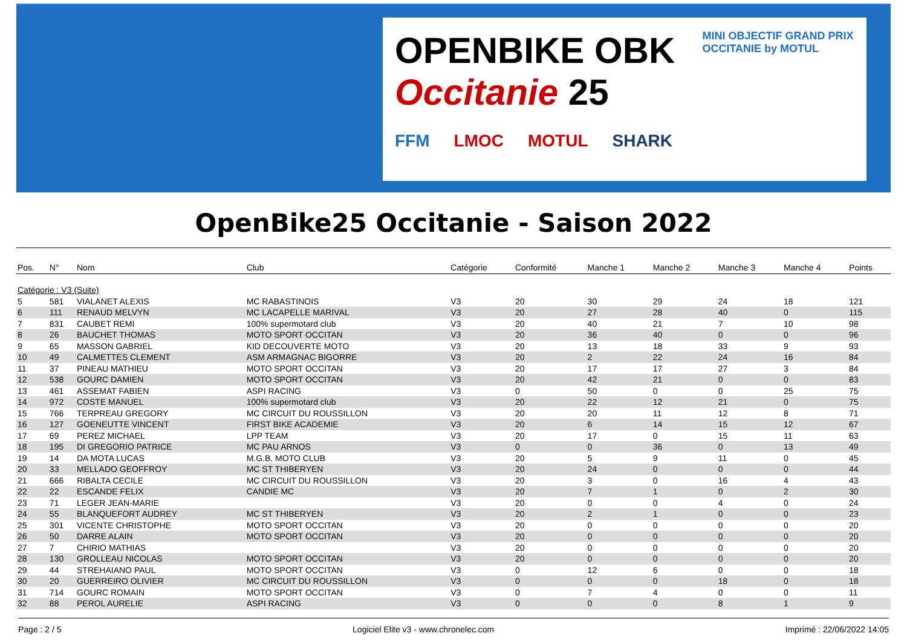OPENBIKE OBK Occitanie 25 MINI OBJECTIF GRAND PRIX OCCITANIE by MOTUL
FFM LMOC MOTUL SHARK
OpenBike25 Occitanie - Saison 2022
| Pos. | N° | Nom | Club | Catégorie | Conformité | Manche 1 | Manche 2 | Manche 3 | Manche 4 | Points |
| --- | --- | --- | --- | --- | --- | --- | --- | --- | --- | --- |
| Catégorie : V3 (Suite) | | | | | | | | | | |
| 5 | 581 | VIALANET ALEXIS | MC RABASTINOIS | V3 | 20 | 30 | 29 | 24 | 18 | 121 |
| 6 | 111 | RENAUD MELVYN | MC LACAPELLE MARIVAL | V3 | 20 | 27 | 28 | 40 | 0 | 115 |
| 7 | 831 | CAUBET REMI | 100% supermotard club | V3 | 20 | 40 | 21 | 7 | 10 | 98 |
| 8 | 26 | BAUCHET THOMAS | MOTO SPORT OCCITAN | V3 | 20 | 36 | 40 | 0 | 0 | 96 |
| 9 | 65 | MASSON GABRIEL | KID DECOUVERTE MOTO | V3 | 20 | 13 | 18 | 33 | 9 | 93 |
| 10 | 49 | CALMETTES CLEMENT | ASM ARMAGNAC BIGORRE | V3 | 20 | 2 | 22 | 24 | 16 | 84 |
| 11 | 37 | PINEAU MATHIEU | MOTO SPORT OCCITAN | V3 | 20 | 17 | 17 | 27 | 3 | 84 |
| 12 | 538 | GOURC DAMIEN | MOTO SPORT OCCITAN | V3 | 20 | 42 | 21 | 0 | 0 | 83 |
| 13 | 461 | ASSEMAT FABIEN | ASPI RACING | V3 | 0 | 50 | 0 | 0 | 25 | 75 |
| 14 | 972 | COSTE MANUEL | 100% supermotard club | V3 | 20 | 22 | 12 | 21 | 0 | 75 |
| 15 | 766 | TERPREAU GREGORY | MC CIRCUIT DU ROUSSILLON | V3 | 20 | 20 | 11 | 12 | 8 | 71 |
| 16 | 127 | GOENEUTTE VINCENT | FIRST BIKE ACADEMIE | V3 | 20 | 6 | 14 | 15 | 12 | 67 |
| 17 | 69 | PEREZ MICHAEL | LPP TEAM | V3 | 20 | 17 | 0 | 15 | 11 | 63 |
| 18 | 195 | DI GREGORIO PATRICE | MC PAU ARNOS | V3 | 0 | 0 | 36 | 0 | 13 | 49 |
| 19 | 14 | DA MOTA LUCAS | M.G.B. MOTO CLUB | V3 | 20 | 5 | 9 | 11 | 0 | 45 |
| 20 | 33 | MELLADO GEOFFROY | MC ST THIBERYEN | V3 | 20 | 24 | 0 | 0 | 0 | 44 |
| 21 | 666 | RIBALTA CECILE | MC CIRCUIT DU ROUSSILLON | V3 | 20 | 3 | 0 | 16 | 4 | 43 |
| 22 | 22 | ESCANDE FELIX | CANDIE MC | V3 | 20 | 7 | 1 | 0 | 2 | 30 |
| 23 | 71 | LEGER JEAN-MARIE | | V3 | 20 | 0 | 0 | 4 | 0 | 24 |
| 24 | 55 | BLANQUEFORT AUDREY | MC ST THIBERYEN | V3 | 20 | 2 | 1 | 0 | 0 | 23 |
| 25 | 301 | VICENTE CHRISTOPHE | MOTO SPORT OCCITAN | V3 | 20 | 0 | 0 | 0 | 0 | 20 |
| 26 | 50 | DARRE ALAIN | MOTO SPORT OCCITAN | V3 | 20 | 0 | 0 | 0 | 0 | 20 |
| 27 | 7 | CHIRIO MATHIAS | | V3 | 20 | 0 | 0 | 0 | 0 | 20 |
| 28 | 130 | GROLLEAU NICOLAS | MOTO SPORT OCCITAN | V3 | 20 | 0 | 0 | 0 | 0 | 20 |
| 29 | 44 | STREHAIANO PAUL | MOTO SPORT OCCITAN | V3 | 0 | 12 | 6 | 0 | 0 | 18 |
| 30 | 20 | GUERREIRO OLIVIER | MC CIRCUIT DU ROUSSILLON | V3 | 0 | 0 | 0 | 18 | 0 | 18 |
| 31 | 714 | GOURC ROMAIN | MOTO SPORT OCCITAN | V3 | 0 | 7 | 4 | 0 | 0 | 11 |
| 32 | 88 | PEROL AURELIE | ASPI RACING | V3 | 0 | 0 | 0 | 8 | 1 | 9 |
Page : 2 / 5 Logiciel Elite v3 - www.chronelec.com Imprimé : 22/06/2022 14:05